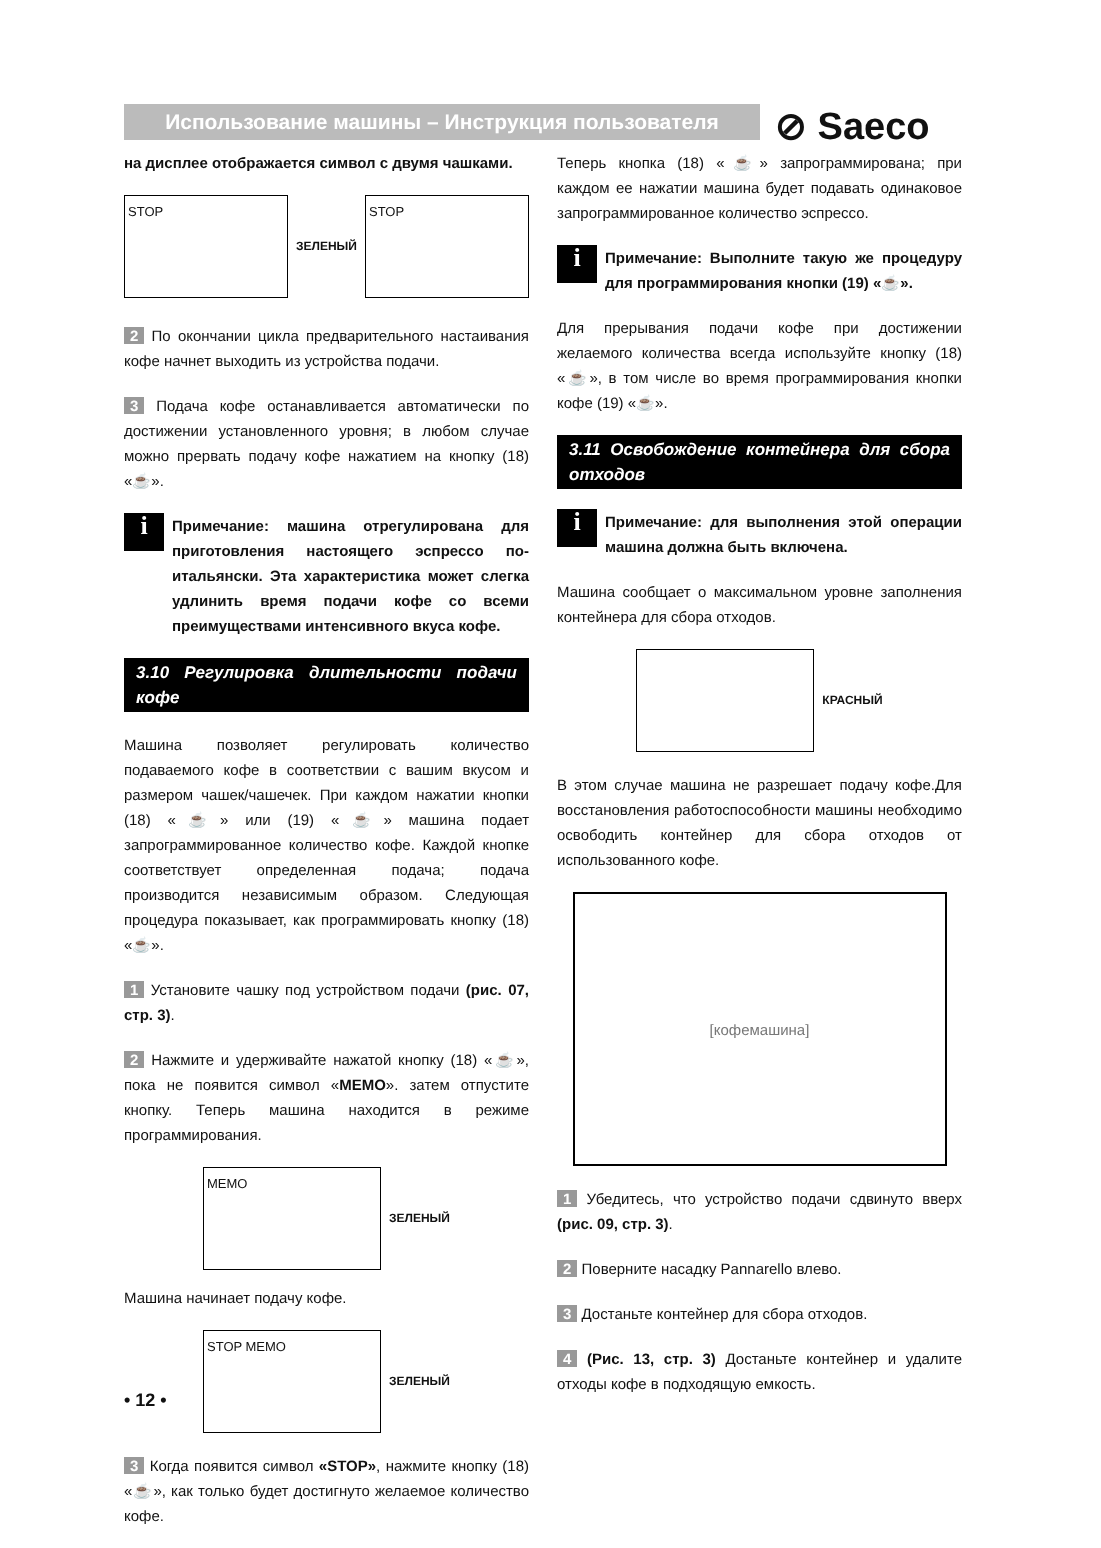Использование машины – Инструкция пользователя ⊘ Saeco
на дисплее отображается символ с двумя чашками.
STOP
ЗЕЛЕНЫЙ
STOP
2 По окончании цикла предварительного настаивания кофе начнет выходить из устройства подачи.
3 Подача кофе останавливается автоматически по достижении установленного уровня; в любом случае можно прервать подачу кофе нажатием на кнопку (18) «☕».
i
Примечание: машина отрегулирована для приготовления настоящего эспрессо по-итальянски. Эта характеристика может слегка удлинить время подачи кофе со всеми преимуществами интенсивного вкуса кофе.
3.10 Регулировка длительности подачи кофе
Машина позволяет регулировать количество подаваемого кофе в соответствии с вашим вкусом и размером чашек/чашечек. При каждом нажатии кнопки (18) «☕» или (19) «☕» машина подает запрограммированное количество кофе. Каждой кнопке соответствует определенная подача; подача производится независимым образом. Следующая процедура показывает, как программировать кнопку (18) «☕».
1 Установите чашку под устройством подачи (рис. 07, стр. 3).
2 Нажмите и удерживайте нажатой кнопку (18) «☕», пока не появится символ «MEMO». затем отпустите кнопку. Теперь машина находится в режиме программирования.
MEMO
ЗЕЛЕНЫЙ
Машина начинает подачу кофе.
STOP MEMO
ЗЕЛЕНЫЙ
3 Когда появится символ «STOP», нажмите кнопку (18) «☕», как только будет достигнуто желаемое количество кофе.
Теперь кнопка (18) «☕» запрограммирована; при каждом ее нажатии машина будет подавать одинаковое запрограммированное количество эспрессо.
i
Примечание: Выполните такую же процедуру для программирования кнопки (19) «☕».
Для прерывания подачи кофе при достижении желаемого количества всегда используйте кнопку (18) «☕», в том числе во время программирования кнопки кофе (19) «☕».
3.11 Освобождение контейнера для сбора отходов
i
Примечание: для выполнения этой операции машина должна быть включена.
Машина сообщает о максимальном уровне заполнения контейнера для сбора отходов.
КРАСНЫЙ
В этом случае машина не разрешает подачу кофе.Для восстановления работоспособности машины необходимо освободить контейнер для сбора отходов от использованного кофе.
[кофемашина]
1 Убедитесь, что устройство подачи сдвинуто вверх (рис. 09, стр. 3).
2 Поверните насадку Pannarello влево.
3 Достаньте контейнер для сбора отходов.
4 (Рис. 13, стр. 3) Достаньте контейнер и удалите отходы кофе в подходящую емкость.
• 12 •